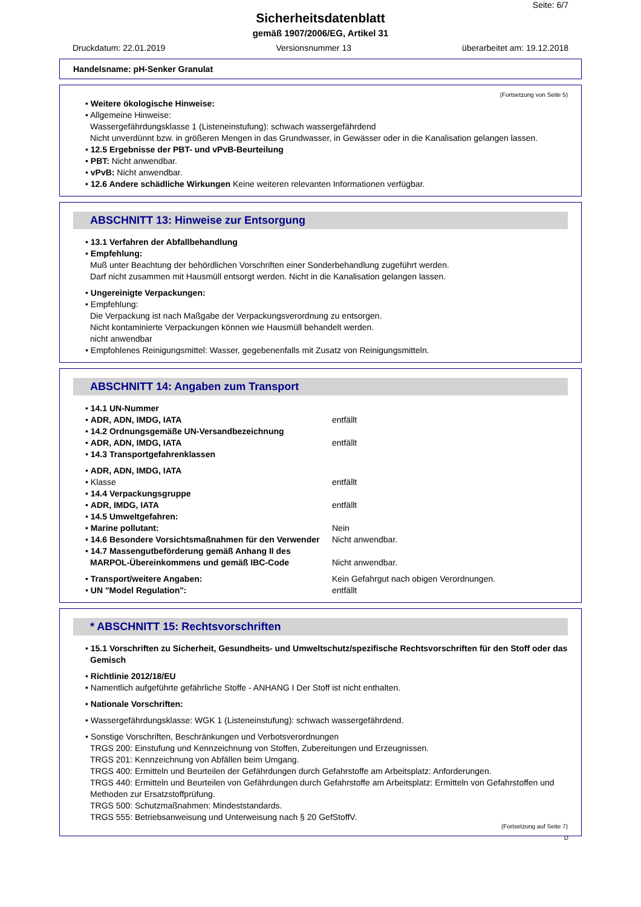Seite: 6/7
Sicherheitsdatenblatt
gemäß 1907/2006/EG, Artikel 31
Druckdatum: 22.01.2019 Versionsnummer 13 überarbeitet am: 19.12.2018
Handelsname: pH-Senker Granulat
(Fortsetzung von Seite 5)
• Weitere ökologische Hinweise:
• Allgemeine Hinweise:
Wassergefährdungsklasse 1 (Listeneinstufung): schwach wassergefährdend
Nicht unverdünnt bzw. in größeren Mengen in das Grundwasser, in Gewässer oder in die Kanalisation gelangen lassen.
• 12.5 Ergebnisse der PBT- und vPvB-Beurteilung
• PBT: Nicht anwendbar.
• vPvB: Nicht anwendbar.
• 12.6 Andere schädliche Wirkungen Keine weiteren relevanten Informationen verfügbar.
ABSCHNITT 13: Hinweise zur Entsorgung
• 13.1 Verfahren der Abfallbehandlung
• Empfehlung:
Muß unter Beachtung der behördlichen Vorschriften einer Sonderbehandlung zugeführt werden.
Darf nicht zusammen mit Hausmüll entsorgt werden. Nicht in die Kanalisation gelangen lassen.
• Ungereinigte Verpackungen:
• Empfehlung:
Die Verpackung ist nach Maßgabe der Verpackungsverordnung zu entsorgen.
Nicht kontaminierte Verpackungen können wie Hausmüll behandelt werden.
nicht anwendbar
• Empfohlenes Reinigungsmittel: Wasser, gegebenenfalls mit Zusatz von Reinigungsmitteln.
ABSCHNITT 14: Angaben zum Transport
• 14.1 UN-Nummer
• ADR, ADN, IMDG, IATA entfällt
• 14.2 Ordnungsgemäße UN-Versandbezeichnung
• ADR, ADN, IMDG, IATA entfällt
• 14.3 Transportgefahrenklassen
• ADR, ADN, IMDG, IATA
• Klasse entfällt
• 14.4 Verpackungsgruppe
• ADR, IMDG, IATA entfällt
• 14.5 Umweltgefahren:
• Marine pollutant: Nein
• 14.6 Besondere Vorsichtsmaßnahmen für den Verwender Nicht anwendbar.
• 14.7 Massengutbeförderung gemäß Anhang II des MARPOL-Übereinkommens und gemäß IBC-Code Nicht anwendbar.
• Transport/weitere Angaben: Kein Gefahrgut nach obigen Verordnungen.
• UN "Model Regulation": entfällt
* ABSCHNITT 15: Rechtsvorschriften
• 15.1 Vorschriften zu Sicherheit, Gesundheits- und Umweltschutz/spezifische Rechtsvorschriften für den Stoff oder das Gemisch
• Richtlinie 2012/18/EU
• Namentlich aufgeführte gefährliche Stoffe - ANHANG I Der Stoff ist nicht enthalten.
• Nationale Vorschriften:
• Wassergefährdungsklasse: WGK 1 (Listeneinstufung): schwach wassergefährdend.
• Sonstige Vorschriften, Beschränkungen und Verbotsverordnungen
TRGS 200: Einstufung und Kennzeichnung von Stoffen, Zubereitungen und Erzeugnissen.
TRGS 201: Kennzeichnung von Abfällen beim Umgang.
TRGS 400: Ermitteln und Beurteilen der Gefährdungen durch Gefahrstoffe am Arbeitsplatz: Anforderungen.
TRGS 440: Ermitteln und Beurteilen von Gefährdungen durch Gefahrstoffe am Arbeitsplatz: Ermitteln von Gefahrstoffen und Methoden zur Ersatzstoffprüfung.
TRGS 500: Schutzmaßnahmen: Mindeststandards.
TRGS 555: Betriebsanweisung und Unterweisung nach § 20 GefStoffV.
(Fortsetzung auf Seite 7)
D